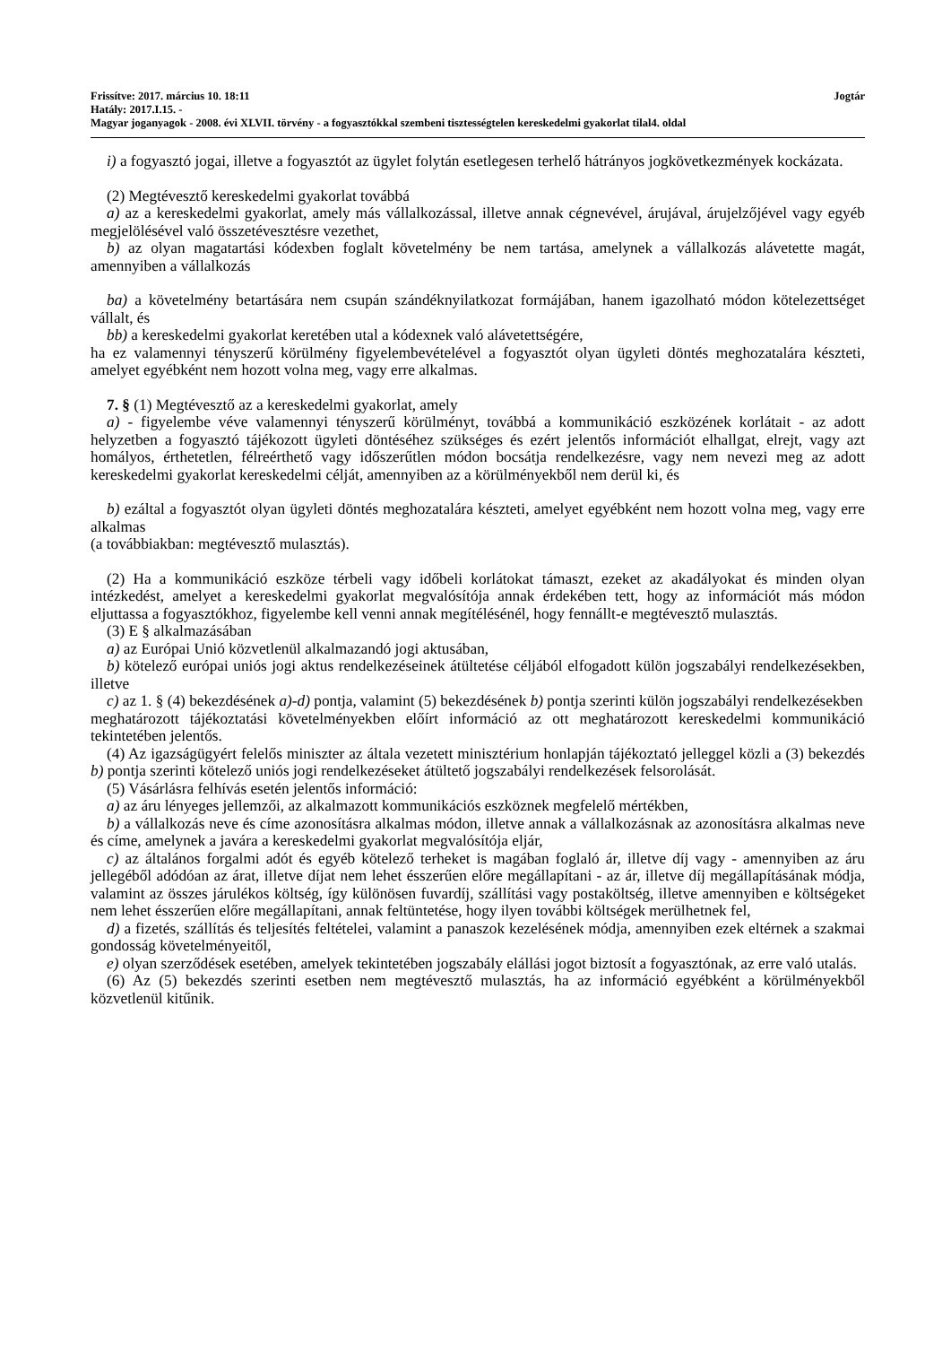Frissítve: 2017. március 10. 18:11 Jogtár
Hatály: 2017.I.15. -
Magyar joganyagok - 2008. évi XLVII. törvény - a fogyasztókkal szembeni tisztességtelen kereskedelmi gyakorlat tilal4. oldal
i) a fogyasztó jogai, illetve a fogyasztót az ügylet folytán esetlegesen terhelő hátrányos jogkövetkezmények kockázata.
(2) Megtévesztő kereskedelmi gyakorlat továbbá
a) az a kereskedelmi gyakorlat, amely más vállalkozással, illetve annak cégnevével, árujával, árujelzőjével vagy egyéb megjelölésével való összetévesztésre vezethet,
b) az olyan magatartási kódexben foglalt követelmény be nem tartása, amelynek a vállalkozás alávetette magát, amennyiben a vállalkozás
ba) a követelmény betartására nem csupán szándéknyilatkozat formájában, hanem igazolható módon kötelezettséget vállalt, és
bb) a kereskedelmi gyakorlat keretében utal a kódexnek való alávetettségére,
ha ez valamennyi tényszerű körülmény figyelembevételével a fogyasztót olyan ügyleti döntés meghozatalára készteti, amelyet egyébként nem hozott volna meg, vagy erre alkalmas.
7. § (1) Megtévesztő az a kereskedelmi gyakorlat, amely
a) - figyelembe véve valamennyi tényszerű körülményt, továbbá a kommunikáció eszközének korlátait - az adott helyzetben a fogyasztó tájékozott ügyleti döntéséhez szükséges és ezért jelentős információt elhallgat, elrejt, vagy azt homályos, érthetetlen, félreérthető vagy időszerűtlen módon bocsátja rendelkezésre, vagy nem nevezi meg az adott kereskedelmi gyakorlat kereskedelmi célját, amennyiben az a körülményekből nem derül ki, és
b) ezáltal a fogyasztót olyan ügyleti döntés meghozatalára készteti, amelyet egyébként nem hozott volna meg, vagy erre alkalmas
(a továbbiakban: megtévesztő mulasztás).
(2) Ha a kommunikáció eszköze térbeli vagy időbeli korlátokat támaszt, ezeket az akadályokat és minden olyan intézkedést, amelyet a kereskedelmi gyakorlat megvalósítója annak érdekében tett, hogy az információt más módon eljuttassa a fogyasztókhoz, figyelembe kell venni annak megítélésénél, hogy fennállt-e megtévesztő mulasztás.
(3) E § alkalmazásában
a) az Európai Unió közvetlenül alkalmazandó jogi aktusában,
b) kötelező európai uniós jogi aktus rendelkezéseinek átültetése céljából elfogadott külön jogszabályi rendelkezésekben, illetve
c) az 1. § (4) bekezdésének a)-d) pontja, valamint (5) bekezdésének b) pontja szerinti külön jogszabályi rendelkezésekben
meghatározott tájékoztatási követelményekben előírt információ az ott meghatározott kereskedelmi kommunikáció tekintetében jelentős.
(4) Az igazságügyért felelős miniszter az általa vezetett minisztérium honlapján tájékoztató jelleggel közli a (3) bekezdés b) pontja szerinti kötelező uniós jogi rendelkezéseket átültető jogszabályi rendelkezések felsorolását.
(5) Vásárlásra felhívás esetén jelentős információ:
a) az áru lényeges jellemzői, az alkalmazott kommunikációs eszköznek megfelelő mértékben,
b) a vállalkozás neve és címe azonosításra alkalmas módon, illetve annak a vállalkozásnak az azonosításra alkalmas neve és címe, amelynek a javára a kereskedelmi gyakorlat megvalósítója eljár,
c) az általános forgalmi adót és egyéb kötelező terheket is magában foglaló ár, illetve díj vagy - amennyiben az áru jellegéből adódóan az árat, illetve díjat nem lehet ésszerűen előre megállapítani - az ár, illetve díj megállapításának módja, valamint az összes járulékos költség, így különösen fuvardíj, szállítási vagy postaköltség, illetve amennyiben e költségeket nem lehet ésszerűen előre megállapítani, annak feltüntetése, hogy ilyen további költségek merülhetnek fel,
d) a fizetés, szállítás és teljesítés feltételei, valamint a panaszok kezelésének módja, amennyiben ezek eltérnek a szakmai gondosság követelményeitől,
e) olyan szerződések esetében, amelyek tekintetében jogszabály elállási jogot biztosít a fogyasztónak, az erre való utalás.
(6) Az (5) bekezdés szerinti esetben nem megtévesztő mulasztás, ha az információ egyébként a körülményekből közvetlenül kitűnik.